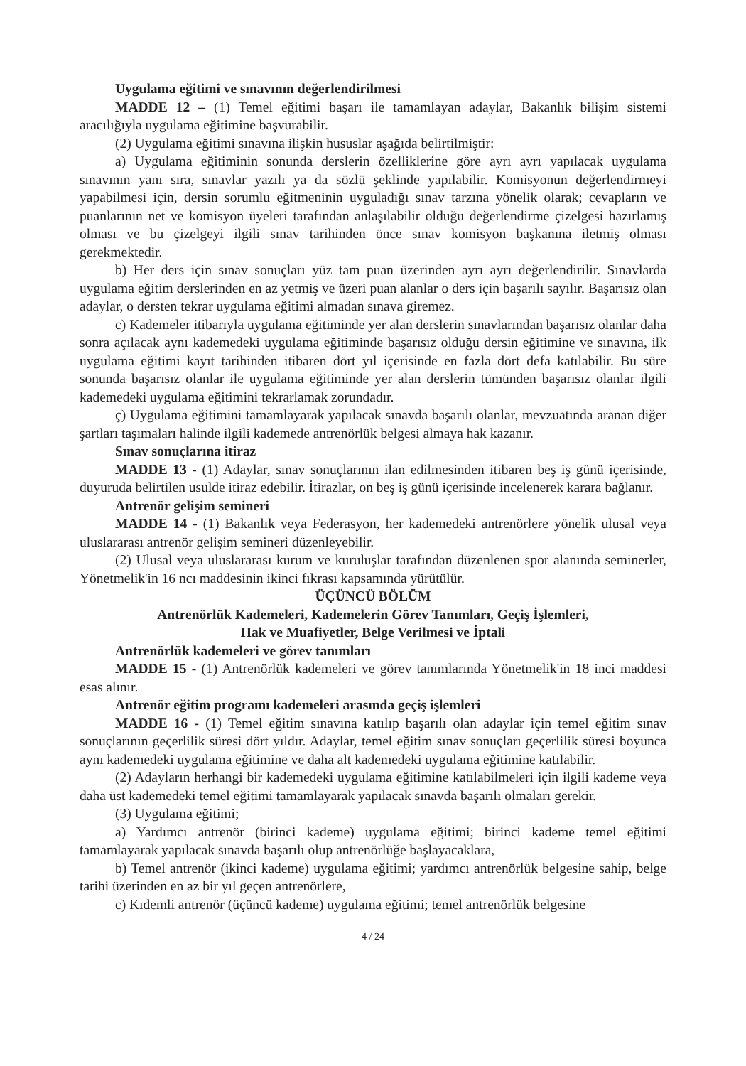Uygulama eğitimi ve sınavının değerlendirilmesi
MADDE 12 – (1) Temel eğitimi başarı ile tamamlayan adaylar, Bakanlık bilişim sistemi aracılığıyla uygulama eğitimine başvurabilir.
(2) Uygulama eğitimi sınavına ilişkin hususlar aşağıda belirtilmiştir:
a) Uygulama eğitiminin sonunda derslerin özelliklerine göre ayrı ayrı yapılacak uygulama sınavının yanı sıra, sınavlar yazılı ya da sözlü şeklinde yapılabilir. Komisyonun değerlendirmeyi yapabilmesi için, dersin sorumlu eğitmeninin uyguladığı sınav tarzına yönelik olarak; cevapların ve puanlarının net ve komisyon üyeleri tarafından anlaşılabilir olduğu değerlendirme çizelgesi hazırlamış olması ve bu çizelgeyi ilgili sınav tarihinden önce sınav komisyon başkanına iletmiş olması gerekmektedir.
b) Her ders için sınav sonuçları yüz tam puan üzerinden ayrı ayrı değerlendirilir. Sınavlarda uygulama eğitim derslerinden en az yetmiş ve üzeri puan alanlar o ders için başarılı sayılır. Başarısız olan adaylar, o dersten tekrar uygulama eğitimi almadan sınava giremez.
c) Kademeler itibarıyla uygulama eğitiminde yer alan derslerin sınavlarından başarısız olanlar daha sonra açılacak aynı kademedeki uygulama eğitiminde başarısız olduğu dersin eğitimine ve sınavına, ilk uygulama eğitimi kayıt tarihinden itibaren dört yıl içerisinde en fazla dört defa katılabilir. Bu süre sonunda başarısız olanlar ile uygulama eğitiminde yer alan derslerin tümünden başarısız olanlar ilgili kademedeki uygulama eğitimini tekrarlamak zorundadır.
ç) Uygulama eğitimini tamamlayarak yapılacak sınavda başarılı olanlar, mevzuatında aranan diğer şartları taşımaları halinde ilgili kademede antrenörlük belgesi almaya hak kazanır.
Sınav sonuçlarına itiraz
MADDE 13 - (1) Adaylar, sınav sonuçlarının ilan edilmesinden itibaren beş iş günü içerisinde, duyuruda belirtilen usulde itiraz edebilir. İtirazlar, on beş iş günü içerisinde incelenerek karara bağlanır.
Antrenör gelişim semineri
MADDE 14 - (1) Bakanlık veya Federasyon, her kademedeki antrenörlere yönelik ulusal veya uluslararası antrenör gelişim semineri düzenleyebilir.
(2) Ulusal veya uluslararası kurum ve kuruluşlar tarafından düzenlenen spor alanında seminerler, Yönetmelik'in 16 ncı maddesinin ikinci fıkrası kapsamında yürütülür.
ÜÇÜNCÜ BÖLÜM
Antrenörlük Kademeleri, Kademelerin Görev Tanımları, Geçiş İşlemleri,
Hak ve Muafiyetler, Belge Verilmesi ve İptali
Antrenörlük kademeleri ve görev tanımları
MADDE 15 - (1) Antrenörlük kademeleri ve görev tanımlarında Yönetmelik'in 18 inci maddesi esas alınır.
Antrenör eğitim programı kademeleri arasında geçiş işlemleri
MADDE 16 - (1) Temel eğitim sınavına katılıp başarılı olan adaylar için temel eğitim sınav sonuçlarının geçerlilik süresi dört yıldır. Adaylar, temel eğitim sınav sonuçları geçerlilik süresi boyunca aynı kademedeki uygulama eğitimine ve daha alt kademedeki uygulama eğitimine katılabilir.
(2) Adayların herhangi bir kademedeki uygulama eğitimine katılabilmeleri için ilgili kademe veya daha üst kademedeki temel eğitimi tamamlayarak yapılacak sınavda başarılı olmaları gerekir.
(3) Uygulama eğitimi;
a) Yardımcı antrenör (birinci kademe) uygulama eğitimi; birinci kademe temel eğitimi tamamlayarak yapılacak sınavda başarılı olup antrenörlüğe başlayacaklara,
b) Temel antrenör (ikinci kademe) uygulama eğitimi; yardımcı antrenörlük belgesine sahip, belge tarihi üzerinden en az bir yıl geçen antrenörlere,
c) Kıdemli antrenör (üçüncü kademe) uygulama eğitimi; temel antrenörlük belgesine
4 / 24